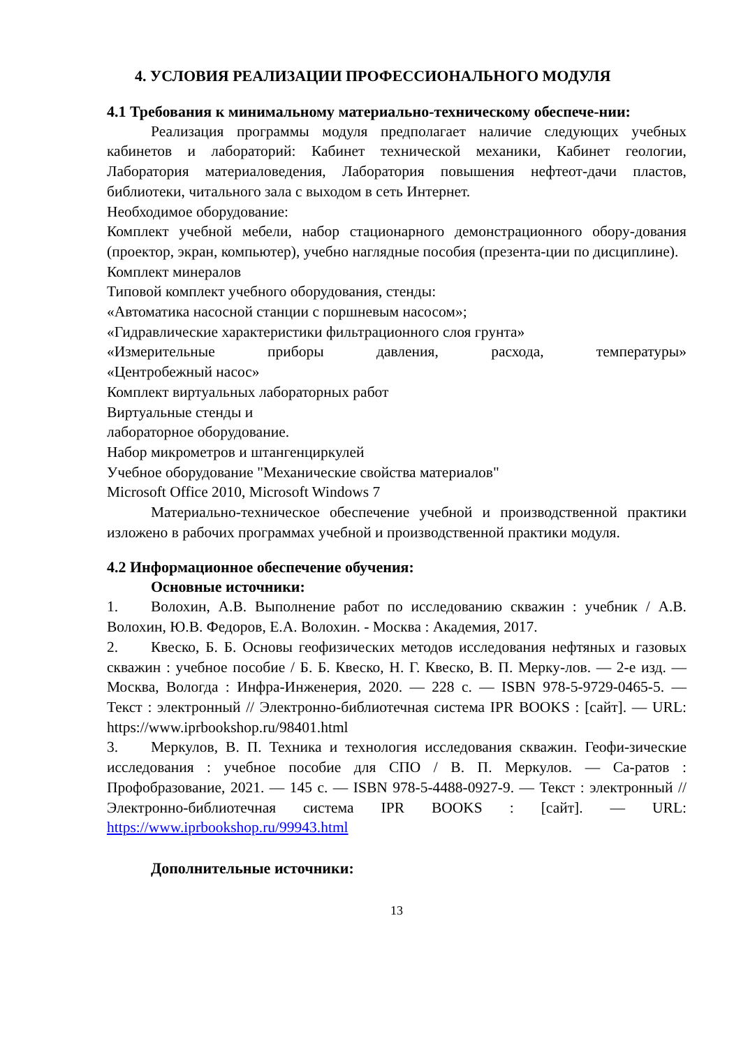4. УСЛОВИЯ РЕАЛИЗАЦИИ ПРОФЕССИОНАЛЬНОГО МОДУЛЯ
4.1 Требования к минимальному материально-техническому обеспече-нии:
Реализация программы модуля предполагает наличие следующих учебных кабинетов и лабораторий: Кабинет технической механики, Кабинет геологии, Лаборатория материаловедения, Лаборатория повышения нефтеот-дачи пластов, библиотеки, читального зала с выходом в сеть Интернет.
Необходимое оборудование:
Комплект учебной мебели, набор стационарного демонстрационного обору-дования (проектор, экран, компьютер), учебно наглядные пособия (презента-ции по дисциплине).
Комплект минералов
Типовой комплект учебного оборудования, стенды:
«Автоматика насосной станции с поршневым насосом»;
«Гидравлические характеристики фильтрационного слоя грунта»
«Измерительные приборы давления, расхода, температуры»
«Центробежный насос»
Комплект виртуальных лабораторных работ
Виртуальные стенды и
лабораторное оборудование.
Набор микрометров и штангенциркулей
Учебное оборудование "Механические свойства материалов"
Microsoft Office 2010, Microsoft Windows 7
Материально-техническое обеспечение учебной и производственной практики изложено в рабочих программах учебной и производственной практики модуля.
4.2 Информационное обеспечение обучения:
Основные источники:
1. Волохин, А.В. Выполнение работ по исследованию скважин : учебник / А.В. Волохин, Ю.В. Федоров, Е.А. Волохин. - Москва : Академия, 2017.
2. Квеско, Б. Б. Основы геофизических методов исследования нефтяных и газовых скважин : учебное пособие / Б. Б. Квеско, Н. Г. Квеско, В. П. Мерку-лов. — 2-е изд. — Москва, Вологда : Инфра-Инженерия, 2020. — 228 с. — ISBN 978-5-9729-0465-5. — Текст : электронный // Электронно-библиотечная система IPR BOOKS : [сайт]. — URL: https://www.iprbookshop.ru/98401.html
3. Меркулов, В. П. Техника и технология исследования скважин. Геофи-зические исследования : учебное пособие для СПО / В. П. Меркулов. — Са-ратов : Профобразование, 2021. — 145 с. — ISBN 978-5-4488-0927-9. — Текст : электронный // Электронно-библиотечная система IPR BOOKS : [сайт]. — URL: https://www.iprbookshop.ru/99943.html
Дополнительные источники:
13